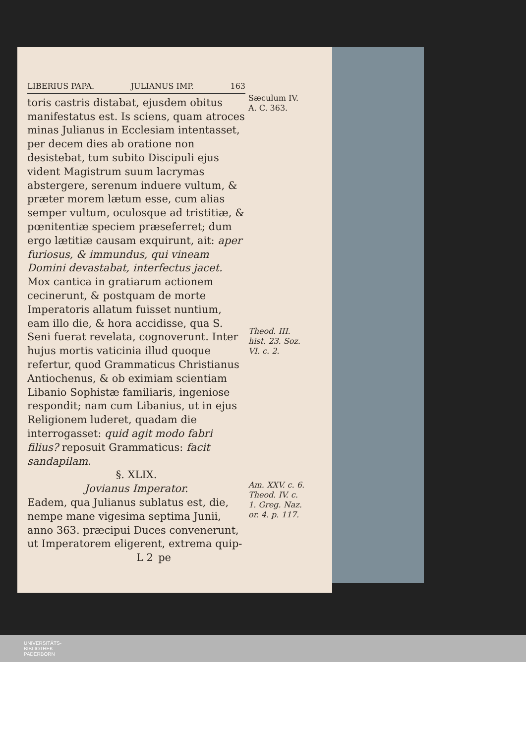LIBERIUS PAPA. JULIANUS IMP. 163
toris castris distabat, ejusdem obitus manifestatus est. Is sciens, quam atroces minas Julianus in Ecclesiam intentasset, per decem dies ab oratione non desistebat, tum subito Discipuli ejus vident Magistrum suum lacrymas abstergere, serenum induere vultum, & præter morem lætum esse, cum alias semper vultum, oculosque ad tristitiæ, & pœnitentiæ speciem præseferret; dum ergo lætitiæ causam exquirunt, ait: aper furiosus, & immundus, qui vineam Domini devastabat, interfectus jacet. Mox cantica in gratiarum actionem cecinerunt, & postquam de morte Imperatoris allatum fuisset nuntium, eam illo die, & hora accidisse, qua S. Seni fuerat revelata, cognoverunt. Inter hujus mortis vaticinia illud quoque refertur, quod Grammaticus Christianus Antiochenus, & ob eximiam scientiam Libanio Sophistæ familiaris, ingeniose respondit; nam cum Libanius, ut in ejus Religionem luderet, quadam die interrogasset: quid agit modo fabri filius? reposuit Grammaticus: facit sandapilam.
§. XLIX.
Jovianus Imperator.
Eadem, qua Julianus sublatus est, die, nempe mane vigesima septima Junii, anno 363. præcipui Duces convenerunt, ut Imperatorem eligerent, extrema quip-
L 2 pe
Sæculum IV.
A. C. 363.
Theod. III. hist. 23. Soz. VI. c. 2.
Am. XXV. c. 6. Theod. IV. c. 1. Greg. Naz. or. 4. p. 117.
UNIVERSITÄTS-
BIBLIOTHEK
PADERBORN